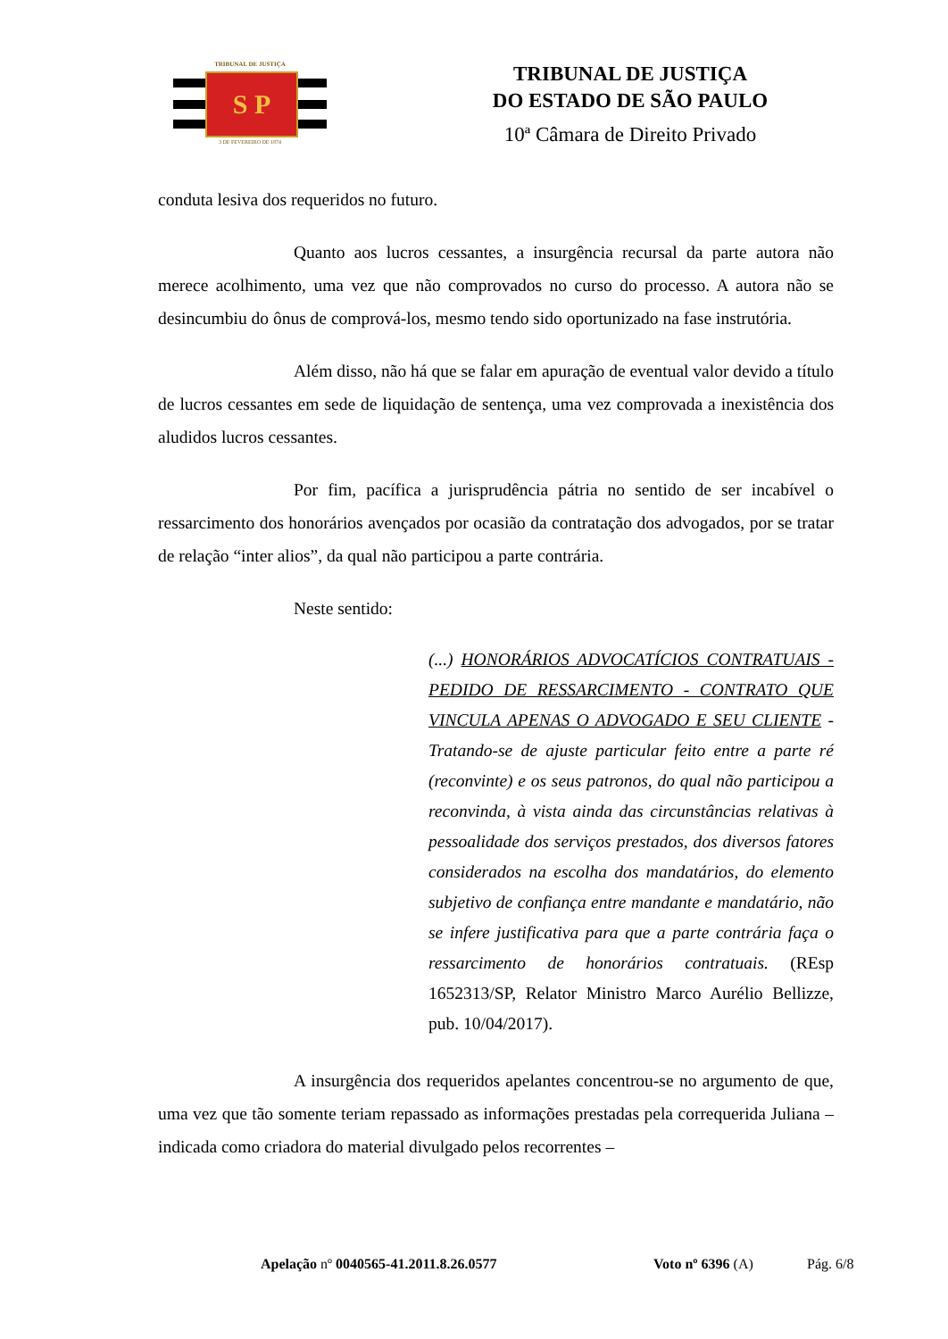TRIBUNAL DE JUSTIÇA
S P
3 DE FEVEREIRO DE 1874
TRIBUNAL DE JUSTIÇA
DO ESTADO DE SÃO PAULO
10ª Câmara de Direito Privado
conduta lesiva dos requeridos no futuro.
Quanto aos lucros cessantes, a insurgência recursal da parte autora não merece acolhimento, uma vez que não comprovados no curso do processo. A autora não se desincumbiu do ônus de comprová-los, mesmo tendo sido oportunizado na fase instrutória.
Além disso, não há que se falar em apuração de eventual valor devido a título de lucros cessantes em sede de liquidação de sentença, uma vez comprovada a inexistência dos aludidos lucros cessantes.
Por fim, pacífica a jurisprudência pátria no sentido de ser incabível o ressarcimento dos honorários avençados por ocasião da contratação dos advogados, por se tratar de relação “inter alios”, da qual não participou a parte contrária.
Neste sentido:
(...) HONORÁRIOS ADVOCATÍCIOS CONTRATUAIS - PEDIDO DE RESSARCIMENTO - CONTRATO QUE VINCULA APENAS O ADVOGADO E SEU CLIENTE - Tratando-se de ajuste particular feito entre a parte ré (reconvinte) e os seus patronos, do qual não participou a reconvinda, à vista ainda das circunstâncias relativas à pessoalidade dos serviços prestados, dos diversos fatores considerados na escolha dos mandatários, do elemento subjetivo de confiança entre mandante e mandatário, não se infere justificativa para que a parte contrária faça o ressarcimento de honorários contratuais. (REsp 1652313/SP, Relator Ministro Marco Aurélio Bellizze, pub. 10/04/2017).
A insurgência dos requeridos apelantes concentrou-se no argumento de que, uma vez que tão somente teriam repassado as informações prestadas pela correquerida Juliana – indicada como criadora do material divulgado pelos recorrentes –
Apelação nº 0040565-41.2011.8.26.0577 Voto nº 6396 (A) Pág. 6/8